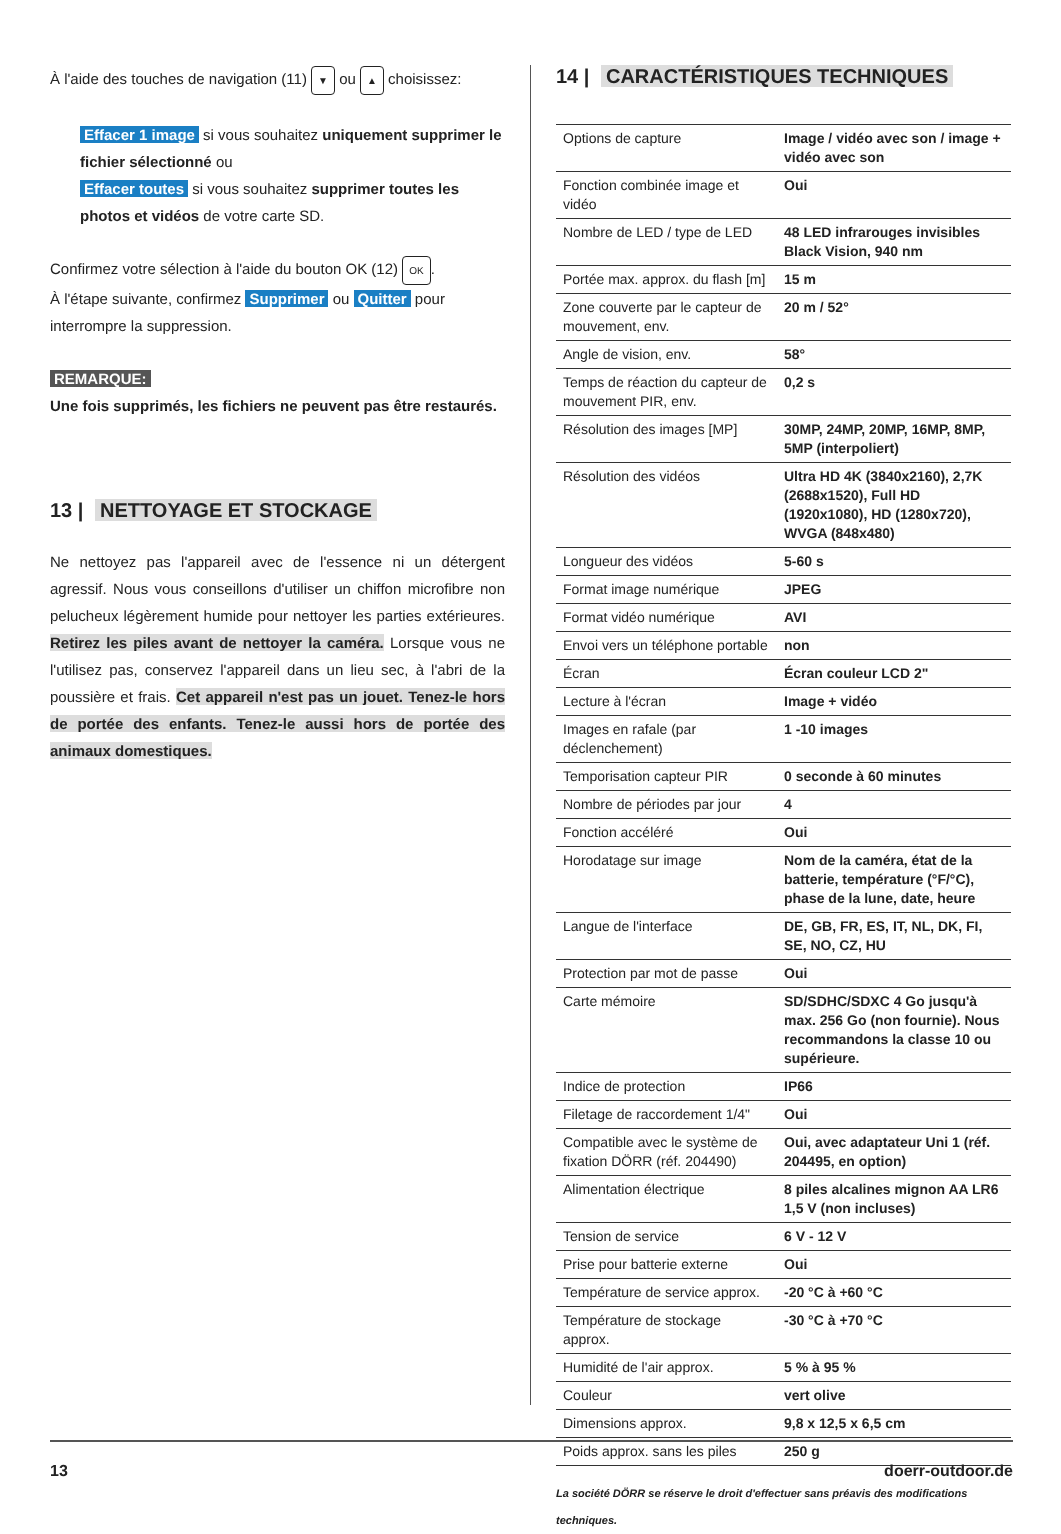À l'aide des touches de navigation (11) ▼ ou ▲ choisissez:
Effacer 1 image si vous souhaitez uniquement supprimer le fichier sélectionné ou
Effacer toutes si vous souhaitez supprimer toutes les photos et vidéos de votre carte SD.
Confirmez votre sélection à l'aide du bouton OK (12) OK.
À l'étape suivante, confirmez Supprimer ou Quitter pour interrompre la suppression.
REMARQUE:
Une fois supprimés, les fichiers ne peuvent pas être restaurés.
13 | NETTOYAGE ET STOCKAGE
Ne nettoyez pas l'appareil avec de l'essence ni un détergent agressif. Nous vous conseillons d'utiliser un chiffon microfibre non pelucheux légèrement humide pour nettoyer les parties extérieures. Retirez les piles avant de nettoyer la caméra. Lorsque vous ne l'utilisez pas, conservez l'appareil dans un lieu sec, à l'abri de la poussière et frais. Cet appareil n'est pas un jouet. Tenez-le hors de portée des enfants. Tenez-le aussi hors de portée des animaux domestiques.
14 | CARACTÉRISTIQUES TECHNIQUES
| Options de capture | Image / vidéo avec son / image + vidéo avec son |
| Fonction combinée image et vidéo | Oui |
| Nombre de LED / type de LED | 48 LED infrarouges invisibles Black Vision, 940 nm |
| Portée max. approx. du flash [m] | 15 m |
| Zone couverte par le capteur de mouvement, env. | 20 m / 52° |
| Angle de vision, env. | 58° |
| Temps de réaction du capteur de mouvement PIR, env. | 0,2 s |
| Résolution des images [MP] | 30MP, 24MP, 20MP, 16MP, 8MP, 5MP (interpoliert) |
| Résolution des vidéos | Ultra HD 4K (3840x2160), 2,7K (2688x1520), Full HD (1920x1080), HD (1280x720), WVGA (848x480) |
| Longueur des vidéos | 5-60 s |
| Format image numérique | JPEG |
| Format vidéo numérique | AVI |
| Envoi vers un téléphone portable | non |
| Écran | Écran couleur LCD 2" |
| Lecture à l'écran | Image + vidéo |
| Images en rafale (par déclenchement) | 1 -10 images |
| Temporisation capteur PIR | 0 seconde à 60 minutes |
| Nombre de périodes par jour | 4 |
| Fonction accéléré | Oui |
| Horodatage sur image | Nom de la caméra, état de la batterie, température (°F/°C), phase de la lune, date, heure |
| Langue de l'interface | DE, GB, FR, ES, IT, NL, DK, FI, SE, NO, CZ, HU |
| Protection par mot de passe | Oui |
| Carte mémoire | SD/SDHC/SDXC 4 Go jusqu'à max. 256 Go (non fournie). Nous recommandons la classe 10 ou supérieure. |
| Indice de protection | IP66 |
| Filetage de raccordement 1/4" | Oui |
| Compatible avec le système de fixation DÖRR (réf. 204490) | Oui, avec adaptateur Uni 1 (réf. 204495, en option) |
| Alimentation électrique | 8 piles alcalines mignon AA LR6 1,5 V (non incluses) |
| Tension de service | 6 V - 12 V |
| Prise pour batterie externe | Oui |
| Température de service approx. | -20 °C à +60 °C |
| Température de stockage approx. | -30 °C à +70 °C |
| Humidité de l'air approx. | 5 % à 95 % |
| Couleur | vert olive |
| Dimensions approx. | 9,8 x 12,5 x 6,5 cm |
| Poids approx. sans les piles | 250 g |
La société DÖRR se réserve le droit d'effectuer sans préavis des modifications techniques.
13 doerr-outdoor.de